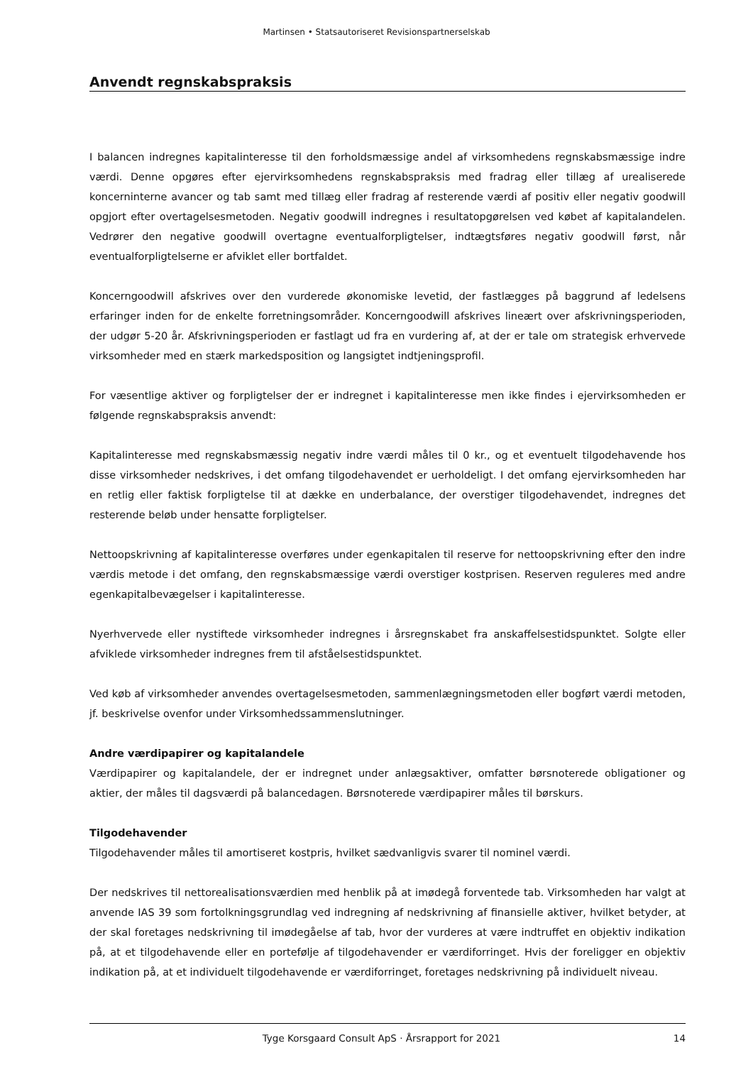Martinsen • Statsautoriseret Revisionspartnerselskab
Anvendt regnskabspraksis
I balancen indregnes kapitalinteresse til den forholdsmæssige andel af virksomhedens regnskabsmæssige indre værdi. Denne opgøres efter ejervirksomhedens regnskabspraksis med fradrag eller tillæg af urealiserede koncerninterne avancer og tab samt med tillæg eller fradrag af resterende værdi af positiv eller negativ goodwill opgjort efter overtagelsesmetoden. Negativ goodwill indregnes i resultatopgørelsen ved købet af kapitalandelen. Vedrører den negative goodwill overtagne eventualforpligtelser, indtægtsføres negativ goodwill først, når eventualforpligtelserne er afviklet eller bortfaldet.
Koncerngoodwill afskrives over den vurderede økonomiske levetid, der fastlægges på baggrund af ledelsens erfaringer inden for de enkelte forretningsområder. Koncerngoodwill afskrives lineært over afskrivningsperioden, der udgør 5-20 år. Afskrivningsperioden er fastlagt ud fra en vurdering af, at der er tale om strategisk erhvervede virksomheder med en stærk markedsposition og langsigtet indtjeningsprofil.
For væsentlige aktiver og forpligtelser der er indregnet i kapitalinteresse men ikke findes i ejervirksomheden er følgende regnskabspraksis anvendt:
Kapitalinteresse med regnskabsmæssig negativ indre værdi måles til 0 kr., og et eventuelt tilgodehavende hos disse virksomheder nedskrives, i det omfang tilgodehavendet er uerholdeligt. I det omfang ejervirksomheden har en retlig eller faktisk forpligtelse til at dække en underbalance, der overstiger tilgodehavendet, indregnes det resterende beløb under hensatte forpligtelser.
Nettoopskrivning af kapitalinteresse overføres under egenkapitalen til reserve for nettoopskrivning efter den indre værdis metode i det omfang, den regnskabsmæssige værdi overstiger kostprisen. Reserven reguleres med andre egenkapitalbevægelser i kapitalinteresse.
Nyerhvervede eller nystiftede virksomheder indregnes i årsregnskabet fra anskaffelsestidspunktet. Solgte eller afviklede virksomheder indregnes frem til afståelsestidspunktet.
Ved køb af virksomheder anvendes overtagelsesmetoden, sammenlægningsmetoden eller bogført værdi metoden, jf. beskrivelse ovenfor under Virksomhedssammenslutninger.
Andre værdipapirer og kapitalandele
Værdipapirer og kapitalandele, der er indregnet under anlægsaktiver, omfatter børsnoterede obligationer og aktier, der måles til dagsværdi på balancedagen. Børsnoterede værdipapirer måles til børskurs.
Tilgodehavender
Tilgodehavender måles til amortiseret kostpris, hvilket sædvanligvis svarer til nominel værdi.
Der nedskrives til nettorealisationsværdien med henblik på at imødegå forventede tab. Virksomheden har valgt at anvende IAS 39 som fortolkningsgrundlag ved indregning af nedskrivning af finansielle aktiver, hvilket betyder, at der skal foretages nedskrivning til imødegåelse af tab, hvor der vurderes at være indtruffet en objektiv indikation på, at et tilgodehavende eller en portefølje af tilgodehavender er værdiforringet. Hvis der foreligger en objektiv indikation på, at et individuelt tilgodehavende er værdiforringet, foretages nedskrivning på individuelt niveau.
Tyge Korsgaard Consult ApS · Årsrapport for 2021 14